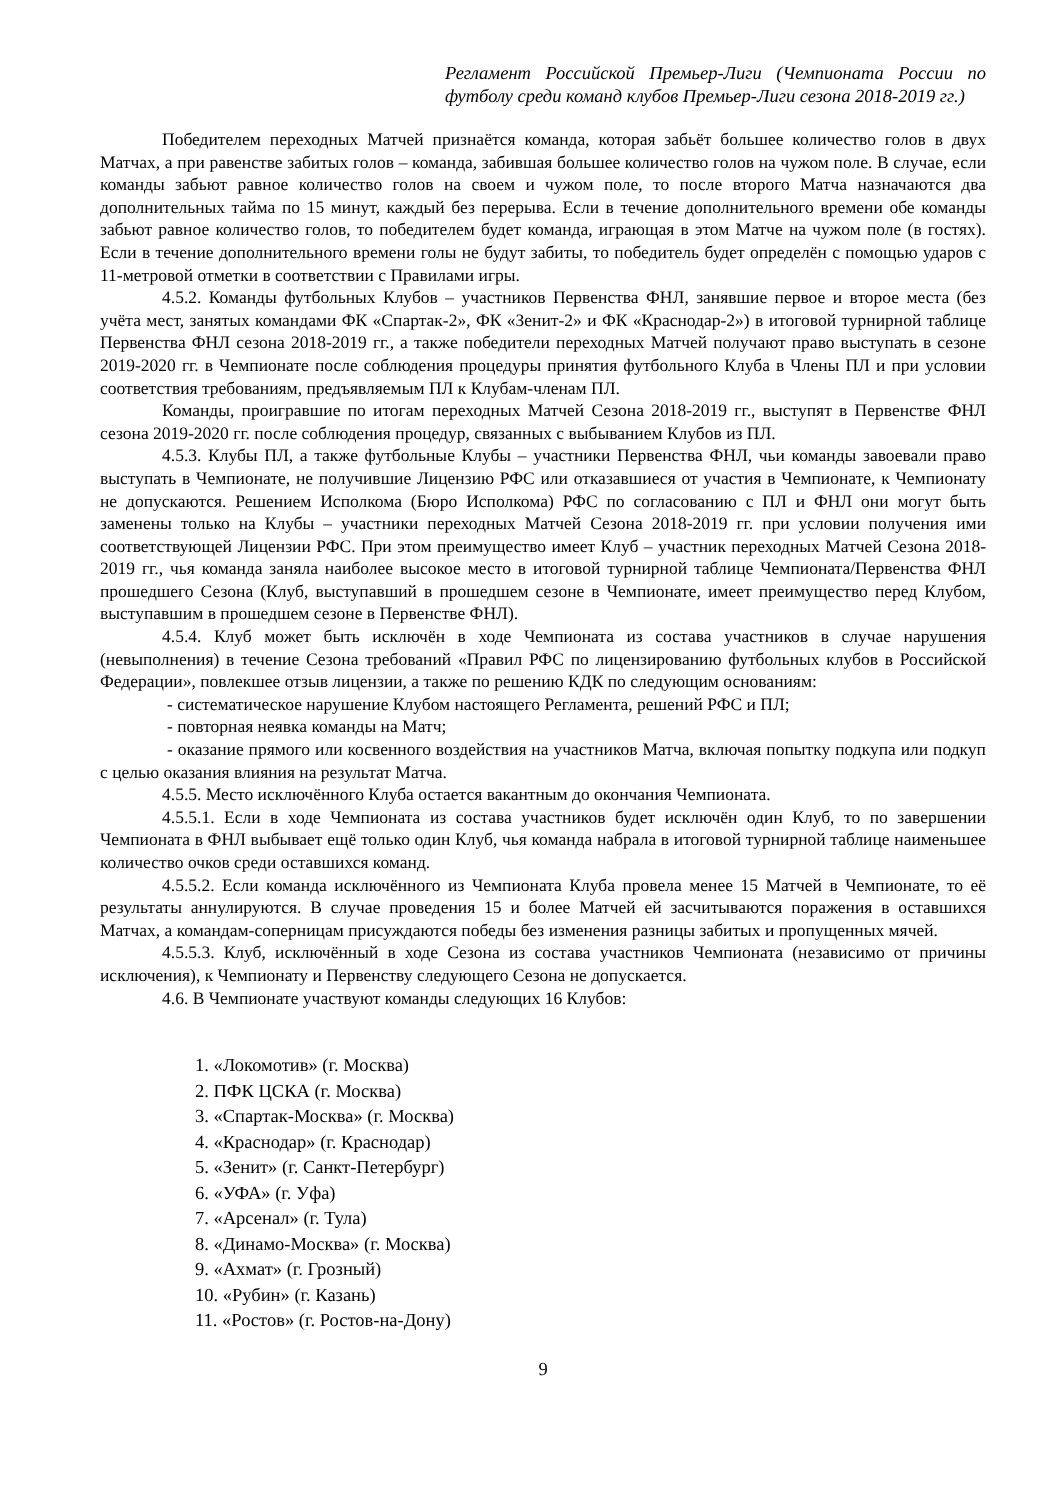Регламент Российской Премьер-Лиги (Чемпионата России по футболу среди команд клубов Премьер-Лиги сезона 2018-2019 гг.)
Победителем переходных Матчей признаётся команда, которая забьёт большее количество голов в двух Матчах, а при равенстве забитых голов – команда, забившая большее количество голов на чужом поле. В случае, если команды забьют равное количество голов на своем и чужом поле, то после второго Матча назначаются два дополнительных тайма по 15 минут, каждый без перерыва. Если в течение дополнительного времени обе команды забьют равное количество голов, то победителем будет команда, играющая в этом Матче на чужом поле (в гостях). Если в течение дополнительного времени голы не будут забиты, то победитель будет определён с помощью ударов с 11-метровой отметки в соответствии с Правилами игры.
4.5.2. Команды футбольных Клубов – участников Первенства ФНЛ, занявшие первое и второе места (без учёта мест, занятых командами ФК «Спартак-2», ФК «Зенит-2» и ФК «Краснодар-2») в итоговой турнирной таблице Первенства ФНЛ сезона 2018-2019 гг., а также победители переходных Матчей получают право выступать в сезоне 2019-2020 гг. в Чемпионате после соблюдения процедуры принятия футбольного Клуба в Члены ПЛ и при условии соответствия требованиям, предъявляемым ПЛ к Клубам-членам ПЛ.
Команды, проигравшие по итогам переходных Матчей Сезона 2018-2019 гг., выступят в Первенстве ФНЛ сезона 2019-2020 гг. после соблюдения процедур, связанных с выбыванием Клубов из ПЛ.
4.5.3. Клубы ПЛ, а также футбольные Клубы – участники Первенства ФНЛ, чьи команды завоевали право выступать в Чемпионате, не получившие Лицензию РФС или отказавшиеся от участия в Чемпионате, к Чемпионату не допускаются. Решением Исполкома (Бюро Исполкома) РФС по согласованию с ПЛ и ФНЛ они могут быть заменены только на Клубы – участники переходных Матчей Сезона 2018-2019 гг. при условии получения ими соответствующей Лицензии РФС. При этом преимущество имеет Клуб – участник переходных Матчей Сезона 2018-2019 гг., чья команда заняла наиболее высокое место в итоговой турнирной таблице Чемпионата/Первенства ФНЛ прошедшего Сезона (Клуб, выступавший в прошедшем сезоне в Чемпионате, имеет преимущество перед Клубом, выступавшим в прошедшем сезоне в Первенстве ФНЛ).
4.5.4. Клуб может быть исключён в ходе Чемпионата из состава участников в случае нарушения (невыполнения) в течение Сезона требований «Правил РФС по лицензированию футбольных клубов в Российской Федерации», повлекшее отзыв лицензии, а также по решению КДК по следующим основаниям:
- систематическое нарушение Клубом настоящего Регламента, решений РФС и ПЛ;
- повторная неявка команды на Матч;
- оказание прямого или косвенного воздействия на участников Матча, включая попытку подкупа или подкуп с целью оказания влияния на результат Матча.
4.5.5. Место исключённого Клуба остается вакантным до окончания Чемпионата.
4.5.5.1. Если в ходе Чемпионата из состава участников будет исключён один Клуб, то по завершении Чемпионата в ФНЛ выбывает ещё только один Клуб, чья команда набрала в итоговой турнирной таблице наименьшее количество очков среди оставшихся команд.
4.5.5.2. Если команда исключённого из Чемпионата Клуба провела менее 15 Матчей в Чемпионате, то её результаты аннулируются. В случае проведения 15 и более Матчей ей засчитываются поражения в оставшихся Матчах, а командам-соперницам присуждаются победы без изменения разницы забитых и пропущенных мячей.
4.5.5.3. Клуб, исключённый в ходе Сезона из состава участников Чемпионата (независимо от причины исключения), к Чемпионату и Первенству следующего Сезона не допускается.
4.6. В Чемпионате участвуют команды следующих 16 Клубов:
1. «Локомотив» (г. Москва)
2. ПФК ЦСКА (г. Москва)
3. «Спартак-Москва» (г. Москва)
4. «Краснодар» (г. Краснодар)
5. «Зенит» (г. Санкт-Петербург)
6. «УФА» (г. Уфа)
7. «Арсенал» (г. Тула)
8. «Динамо-Москва» (г. Москва)
9. «Ахмат» (г. Грозный)
10. «Рубин» (г. Казань)
11. «Ростов» (г. Ростов-на-Дону)
9